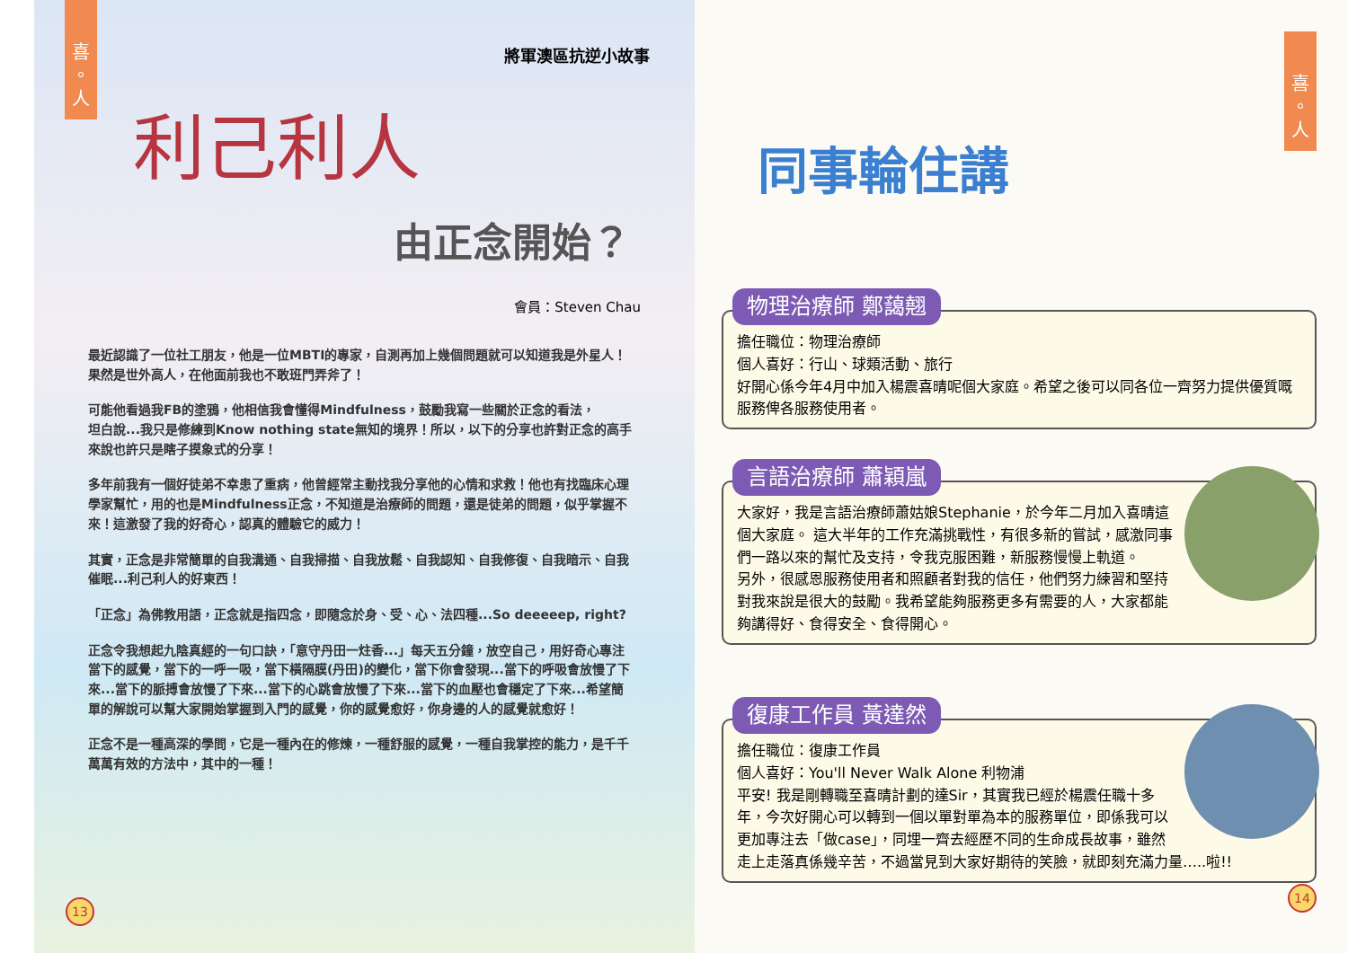喜
。
人
將軍澳區抗逆小故事
利己利人
由正念開始？
會員：Steven Chau
最近認識了一位社工朋友，他是一位MBTI的專家，自測再加上幾個問題就可以知道我是外星人！果然是世外高人，在他面前我也不敢班門弄斧了！
可能他看過我FB的塗鴉，他相信我會懂得Mindfulness，鼓勵我寫一些關於正念的看法，
坦白說...我只是修練到Know nothing state無知的境界！所以，以下的分享也許對正念的高手來說也許只是瞎子摸象式的分享！
多年前我有一個好徒弟不幸患了重病，他曾經常主動找我分享他的心情和求救！他也有找臨床心理學家幫忙，用的也是Mindfulness正念，不知道是治療師的問題，還是徒弟的問題，似乎掌握不來！這激發了我的好奇心，認真的體驗它的威力！
其實，正念是非常簡單的自我溝通、自我掃描、自我放鬆、自我認知、自我修復、自我暗示、自我催眠...利己利人的好東西！
「正念」為佛教用語，正念就是指四念，即隨念於身、受、心、法四種...So deeeeep, right?
正念令我想起九陰真經的一句口訣，「意守丹田一炷香...」每天五分鐘，放空自己，用好奇心專注當下的感覺，當下的一呼一吸，當下橫隔膜(丹田)的變化，當下你會發現...當下的呼吸會放慢了下來...當下的脈搏會放慢了下來...當下的心跳會放慢了下來...當下的血壓也會穩定了下來...希望簡單的解說可以幫大家開始掌握到入門的感覺，你的感覺愈好，你身邊的人的感覺就愈好！
正念不是一種高深的學問，它是一種內在的修煉，一種舒服的感覺，一種自我掌控的能力，是千千萬萬有效的方法中，其中的一種！
13
同事輪住講
喜
。
人
物理治療師 鄭藹翹
擔任職位：物理治療師
個人喜好：行山、球類活動、旅行
好開心係今年4月中加入楊震喜晴呢個大家庭。希望之後可以同各位一齊努力提供優質嘅服務俾各服務使用者。
言語治療師 蕭穎嵐
大家好，我是言語治療師蕭姑娘Stephanie，於今年二月加入喜晴這個大家庭。 這大半年的工作充滿挑戰性，有很多新的嘗試，感激同事們一路以來的幫忙及支持，令我克服困難，新服務慢慢上軌道。
另外，很感恩服務使用者和照顧者對我的信任，他們努力練習和堅持對我來說是很大的鼓勵。我希望能夠服務更多有需要的人，大家都能夠講得好、食得安全、食得開心。
復康工作員 黃達然
擔任職位：復康工作員
個人喜好：You'll Never Walk Alone 利物浦
平安! 我是剛轉職至喜晴計劃的達Sir，其實我已經於楊震任職十多年，今次好開心可以轉到一個以單對單為本的服務單位，即係我可以更加專注去「做case」，同埋一齊去經歷不同的生命成長故事，雖然走上走落真係幾辛苦，不過當見到大家好期待的笑臉，就即刻充滿力量…..啦!!
14